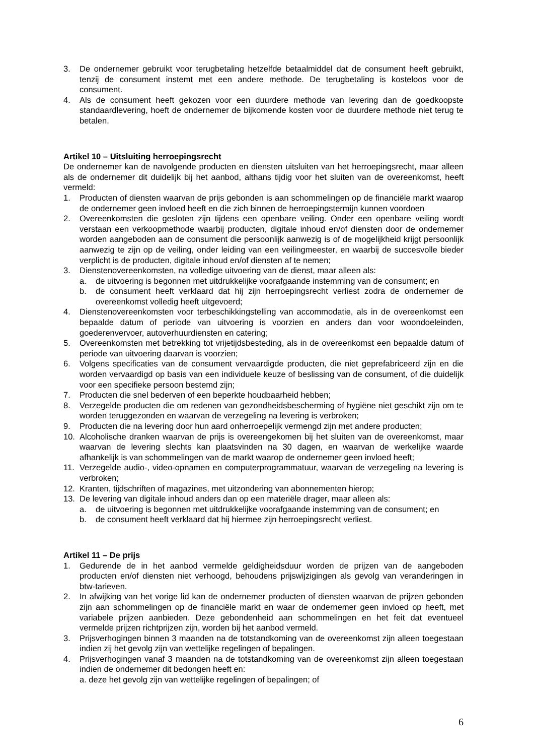3. De ondernemer gebruikt voor terugbetaling hetzelfde betaalmiddel dat de consument heeft gebruikt, tenzij de consument instemt met een andere methode. De terugbetaling is kosteloos voor de consument.
4. Als de consument heeft gekozen voor een duurdere methode van levering dan de goedkoopste standaardlevering, hoeft de ondernemer de bijkomende kosten voor de duurdere methode niet terug te betalen.
Artikel 10 – Uitsluiting herroepingsrecht
De ondernemer kan de navolgende producten en diensten uitsluiten van het herroepingsrecht, maar alleen als de ondernemer dit duidelijk bij het aanbod, althans tijdig voor het sluiten van de overeenkomst, heeft vermeld:
1. Producten of diensten waarvan de prijs gebonden is aan schommelingen op de financiële markt waarop de ondernemer geen invloed heeft en die zich binnen de herroepingstermijn kunnen voordoen
2. Overeenkomsten die gesloten zijn tijdens een openbare veiling. Onder een openbare veiling wordt verstaan een verkoopmethode waarbij producten, digitale inhoud en/of diensten door de ondernemer worden aangeboden aan de consument die persoonlijk aanwezig is of de mogelijkheid krijgt persoonlijk aanwezig te zijn op de veiling, onder leiding van een veilingmeester, en waarbij de succesvolle bieder verplicht is de producten, digitale inhoud en/of diensten af te nemen;
3. Dienstenovereenkomsten, na volledige uitvoering van de dienst, maar alleen als:
a. de uitvoering is begonnen met uitdrukkelijke voorafgaande instemming van de consument; en
b. de consument heeft verklaard dat hij zijn herroepingsrecht verliest zodra de ondernemer de overeenkomst volledig heeft uitgevoerd;
4. Dienstenovereenkomsten voor terbeschikkingstelling van accommodatie, als in de overeenkomst een bepaalde datum of periode van uitvoering is voorzien en anders dan voor woondoeleinden, goederenvervoer, autoverhuurdiensten en catering;
5. Overeenkomsten met betrekking tot vrijetijdsbesteding, als in de overeenkomst een bepaalde datum of periode van uitvoering daarvan is voorzien;
6. Volgens specificaties van de consument vervaardigde producten, die niet geprefabriceerd zijn en die worden vervaardigd op basis van een individuele keuze of beslissing van de consument, of die duidelijk voor een specifieke persoon bestemd zijn;
7. Producten die snel bederven of een beperkte houdbaarheid hebben;
8. Verzegelde producten die om redenen van gezondheidsbescherming of hygiëne niet geschikt zijn om te worden teruggezonden en waarvan de verzegeling na levering is verbroken;
9. Producten die na levering door hun aard onherroepelijk vermengd zijn met andere producten;
10. Alcoholische dranken waarvan de prijs is overeengekomen bij het sluiten van de overeenkomst, maar waarvan de levering slechts kan plaatsvinden na 30 dagen, en waarvan de werkelijke waarde afhankelijk is van schommelingen van de markt waarop de ondernemer geen invloed heeft;
11. Verzegelde audio-, video-opnamen en computerprogrammatuur, waarvan de verzegeling na levering is verbroken;
12. Kranten, tijdschriften of magazines, met uitzondering van abonnementen hierop;
13. De levering van digitale inhoud anders dan op een materiële drager, maar alleen als:
a. de uitvoering is begonnen met uitdrukkelijke voorafgaande instemming van de consument; en
b. de consument heeft verklaard dat hij hiermee zijn herroepingsrecht verliest.
Artikel 11 – De prijs
1. Gedurende de in het aanbod vermelde geldigheidsduur worden de prijzen van de aangeboden producten en/of diensten niet verhoogd, behoudens prijswijzigingen als gevolg van veranderingen in btw-tarieven.
2. In afwijking van het vorige lid kan de ondernemer producten of diensten waarvan de prijzen gebonden zijn aan schommelingen op de financiële markt en waar de ondernemer geen invloed op heeft, met variabele prijzen aanbieden. Deze gebondenheid aan schommelingen en het feit dat eventueel vermelde prijzen richtprijzen zijn, worden bij het aanbod vermeld.
3. Prijsverhogingen binnen 3 maanden na de totstandkoming van de overeenkomst zijn alleen toegestaan indien zij het gevolg zijn van wettelijke regelingen of bepalingen.
4. Prijsverhogingen vanaf 3 maanden na de totstandkoming van de overeenkomst zijn alleen toegestaan indien de ondernemer dit bedongen heeft en:
a. deze het gevolg zijn van wettelijke regelingen of bepalingen; of
6